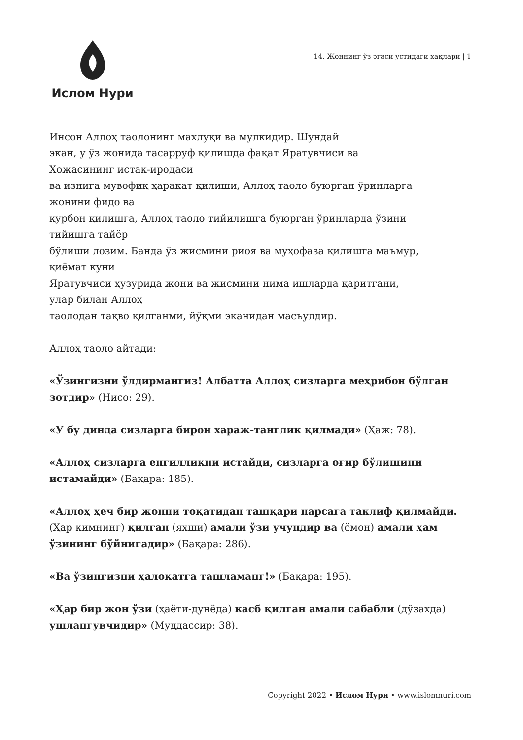Ислом Нури
14. Жоннинг ўз эгаси устидаги ҳақлари | 1
Инсон Аллоҳ таолонинг махлуқи ва мулкидир. Шундай
экан, у ўз жонида тасарруф қилишда фақат Яратувчиси ва
Хожасининг истак-иродаси
ва изнига мувофиқ ҳаракат қилиши, Аллоҳ таоло буюрган ўринларга
жонини фидо ва
қурбон қилишга, Аллоҳ таоло тийилишга буюрган ўринларда ўзини
тийишга тайёр
бўлиши лозим. Банда ўз жисмини риоя ва муҳофаза қилишга маъмур,
қиёмат куни
Яратувчиси ҳузурида жони ва жисмини нима ишларда қаритгани,
улар билан Аллоҳ
таолодан тақво қилганми, йўқми эканидан масъулдир.
Аллоҳ таоло айтади:
«Ўзингизни ўлдирмангиз! Албатта Аллоҳ сизларга меҳрибон бўлган зотдир» (Нисо: 29).
«У бу динда сизларга бирон хараж-танглик қилмади» (Ҳаж: 78).
«Аллоҳ сизларга енгилликни истайди, сизларга оғир бўлишини истамайди» (Бақара: 185).
«Аллоҳ ҳеч бир жонни тоқатидан ташқари нарсага таклиф қилмайди. (Ҳар кимнинг) қилган (яхши) амали ўзи учундир ва (ёмон) амали ҳам ўзининг бўйнигадир» (Бақара: 286).
«Ва ўзингизни ҳалокатга ташламанг!» (Бақара: 195).
«Ҳар бир жон ўзи (ҳаёти-дунёда) касб қилган амали сабабли (дўзахда) ушлангувчидир» (Муддассир: 38).
Copyright 2022 • Ислом Нури • www.islomnuri.com